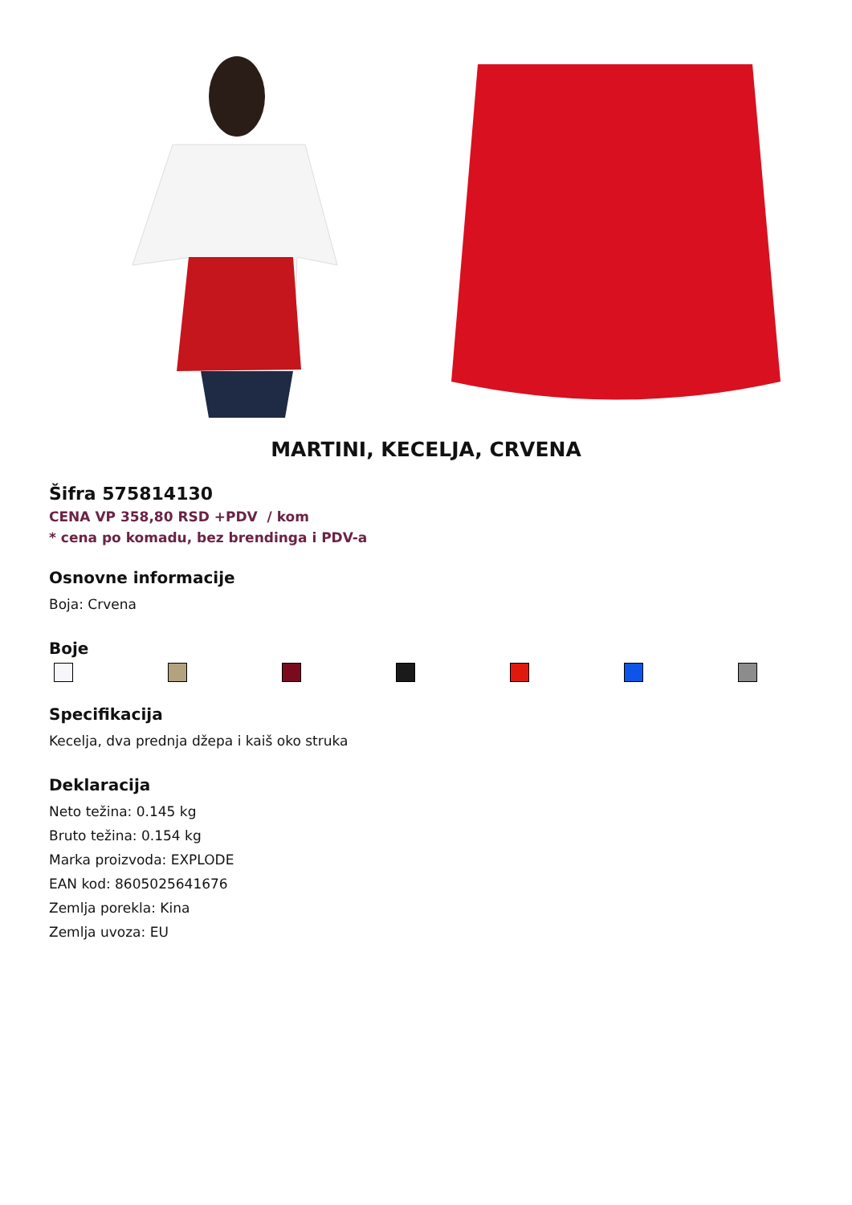MARTINI, KECELJA, CRVENA
Šifra 575814130
CENA VP 358,80 RSD +PDV / kom
* cena po komadu, bez brendinga i PDV-a
Osnovne informacije
Boja: Crvena
Boje
Specifikacija
Kecelja, dva prednja džepa i kaiš oko struka
Deklaracija
Neto težina: 0.145 kg
Bruto težina: 0.154 kg
Marka proizvoda: EXPLODE
EAN kod: 8605025641676
Zemlja porekla: Kina
Zemlja uvoza: EU